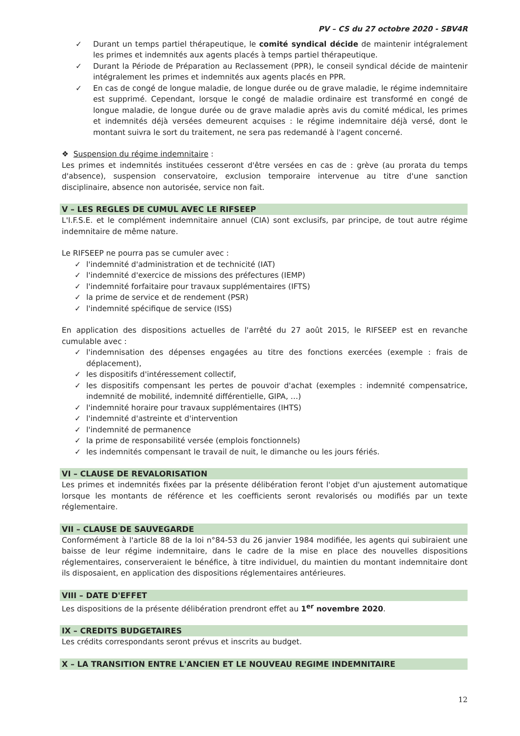PV – CS du 27 octobre 2020 - SBV4R
✓ Durant un temps partiel thérapeutique, le comité syndical décide de maintenir intégralement les primes et indemnités aux agents placés à temps partiel thérapeutique.
✓ Durant la Période de Préparation au Reclassement (PPR), le conseil syndical décide de maintenir intégralement les primes et indemnités aux agents placés en PPR.
✓ En cas de congé de longue maladie, de longue durée ou de grave maladie, le régime indemnitaire est supprimé. Cependant, lorsque le congé de maladie ordinaire est transformé en congé de longue maladie, de longue durée ou de grave maladie après avis du comité médical, les primes et indemnités déjà versées demeurent acquises : le régime indemnitaire déjà versé, dont le montant suivra le sort du traitement, ne sera pas redemandé à l'agent concerné.
❖ Suspension du régime indemnitaire :
Les primes et indemnités instituées cesseront d'être versées en cas de : grève (au prorata du temps d'absence), suspension conservatoire, exclusion temporaire intervenue au titre d'une sanction disciplinaire, absence non autorisée, service non fait.
V – LES REGLES DE CUMUL AVEC LE RIFSEEP
L'I.F.S.E. et le complément indemnitaire annuel (CIA) sont exclusifs, par principe, de tout autre régime indemnitaire de même nature.
Le RIFSEEP ne pourra pas se cumuler avec :
✓ l'indemnité d'administration et de technicité (IAT)
✓ l'indemnité d'exercice de missions des préfectures (IEMP)
✓ l'indemnité forfaitaire pour travaux supplémentaires (IFTS)
✓ la prime de service et de rendement (PSR)
✓ l'indemnité spécifique de service (ISS)
En application des dispositions actuelles de l'arrêté du 27 août 2015, le RIFSEEP est en revanche cumulable avec :
✓ l'indemnisation des dépenses engagées au titre des fonctions exercées (exemple : frais de déplacement),
✓ les dispositifs d'intéressement collectif,
✓ les dispositifs compensant les pertes de pouvoir d'achat (exemples : indemnité compensatrice, indemnité de mobilité, indemnité différentielle, GIPA, …)
✓ l'indemnité horaire pour travaux supplémentaires (IHTS)
✓ l'indemnité d'astreinte et d'intervention
✓ l'indemnité de permanence
✓ la prime de responsabilité versée (emplois fonctionnels)
✓ les indemnités compensant le travail de nuit, le dimanche ou les jours fériés.
VI – CLAUSE DE REVALORISATION
Les primes et indemnités fixées par la présente délibération feront l'objet d'un ajustement automatique lorsque les montants de référence et les coefficients seront revalorisés ou modifiés par un texte réglementaire.
VII – CLAUSE DE SAUVEGARDE
Conformément à l'article 88 de la loi n°84-53 du 26 janvier 1984 modifiée, les agents qui subiraient une baisse de leur régime indemnitaire, dans le cadre de la mise en place des nouvelles dispositions réglementaires, conserveraient le bénéfice, à titre individuel, du maintien du montant indemnitaire dont ils disposaient, en application des dispositions réglementaires antérieures.
VIII – DATE D'EFFET
Les dispositions de la présente délibération prendront effet au 1<sup>er</sup> novembre 2020.
IX – CREDITS BUDGETAIRES
Les crédits correspondants seront prévus et inscrits au budget.
X – LA TRANSITION ENTRE L'ANCIEN ET LE NOUVEAU REGIME INDEMNITAIRE
12